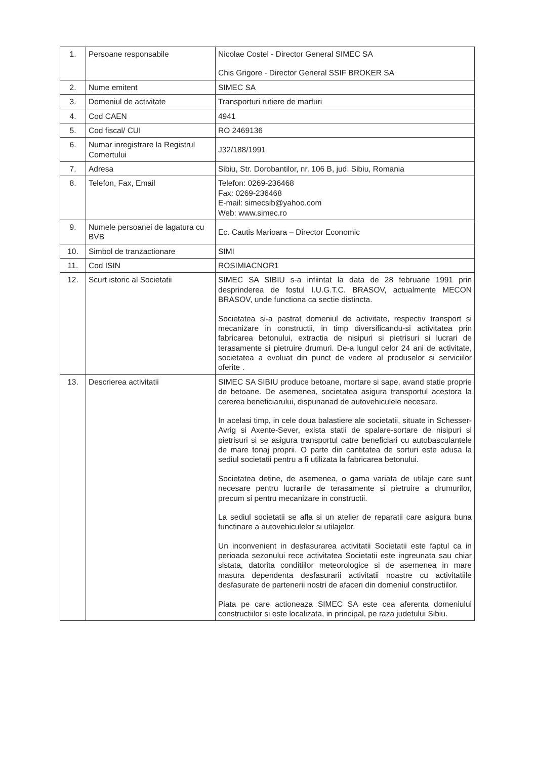| 1. | Persoane responsabile | Nicolae Costel - Director General SIMEC SA Chis Grigore - Director General SSIF BROKER SA |
| 2. | Nume emitent | SIMEC SA |
| 3. | Domeniul de activitate | Transporturi rutiere de marfuri |
| 4. | Cod CAEN | 4941 |
| 5. | Cod fiscal/ CUI | RO 2469136 |
| 6. | Numar inregistrare la Registrul Comertului | J32/188/1991 |
| 7. | Adresa | Sibiu, Str. Dorobantilor, nr. 106 B, jud. Sibiu, Romania |
| 8. | Telefon, Fax, Email | Telefon: 0269-236468 Fax: 0269-236468 E-mail: simecsib@yahoo.com Web: www.simec.ro |
| 9. | Numele persoanei de lagatura cu BVB | Ec. Cautis Marioara – Director Economic |
| 10. | Simbol de tranzactionare | SIMI |
| 11. | Cod ISIN | ROSIMIACNOR1 |
| 12. | Scurt istoric al Societatii | SIMEC SA SIBIU s-a infiintat la data de 28 februarie 1991 prin desprinderea de fostul I.U.G.T.C. BRASOV, actualmente MECON BRASOV, unde functiona ca sectie distincta. Societatea si-a pastrat domeniul de activitate, respectiv transport si mecanizare in constructii, in timp diversificandu-si activitatea prin fabricarea betonului, extractia de nisipuri si pietrisuri si lucrari de terasamente si pietruire drumuri. De-a lungul celor 24 ani de activitate, societatea a evoluat din punct de vedere al produselor si serviciilor oferite . |
| 13. | Descrierea activitatii | SIMEC SA SIBIU produce betoane, mortare si sape, avand statie proprie de betoane. De asemenea, societatea asigura transportul acestora la cererea beneficiarului, dispunanad de autovehiculele necesare. In acelasi timp, in cele doua balastiere ale societatii, situate in Schesser-Avrig si Axente-Sever, exista statii de spalare-sortare de nisipuri si pietrisuri si se asigura transportul catre beneficiari cu autobasculantele de mare tonaj proprii. O parte din cantitatea de sorturi este adusa la sediul societatii pentru a fi utilizata la fabricarea betonului. Societatea detine, de asemenea, o gama variata de utilaje care sunt necesare pentru lucrarile de terasamente si pietruire a drumurilor, precum si pentru mecanizare in constructii. La sediul societatii se afla si un atelier de reparatii care asigura buna functinare a autovehiculelor si utilajelor. Un inconvenient in desfasurarea activitatii Societatii este faptul ca in perioada sezonului rece activitatea Societatii este ingreunata sau chiar sistata, datorita conditiilor meteorologice si de asemenea in mare masura dependenta desfasurarii activitatii noastre cu activitatiile desfasurate de partenerii nostri de afaceri din domeniul constructiilor. Piata pe care actioneaza SIMEC SA este cea aferenta domeniului constructiilor si este localizata, in principal, pe raza judetului Sibiu. |